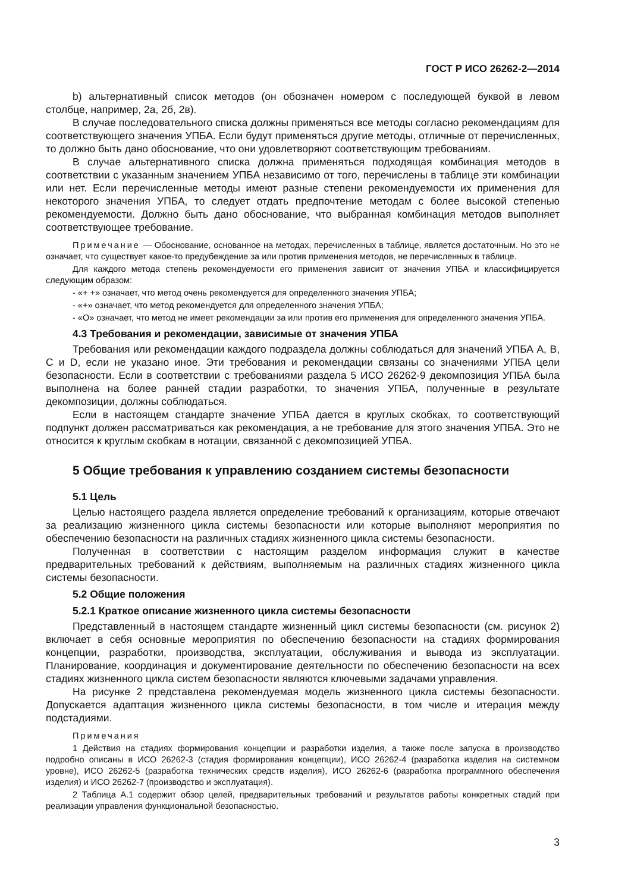ГОСТ Р ИСО 26262-2—2014
b) альтернативный список методов (он обозначен номером с последующей буквой в левом столбце, например, 2а, 2б, 2в).
В случае последовательного списка должны применяться все методы согласно рекомендациям для соответствующего значения УПБА. Если будут применяться другие методы, отличные от перечисленных, то должно быть дано обоснование, что они удовлетворяют соответствующим требованиям.
В случае альтернативного списка должна применяться подходящая комбинация методов в соответствии с указанным значением УПБА независимо от того, перечислены в таблице эти комбинации или нет. Если перечисленные методы имеют разные степени рекомендуемости их применения для некоторого значения УПБА, то следует отдать предпочтение методам с более высокой степенью рекомендуемости. Должно быть дано обоснование, что выбранная комбинация методов выполняет соответствующее требование.
Примечание — Обоснование, основанное на методах, перечисленных в таблице, является достаточным. Но это не означает, что существует какое-то предубеждение за или против применения методов, не перечисленных в таблице.
Для каждого метода степень рекомендуемости его применения зависит от значения УПБА и классифицируется следующим образом:
- «+ +» означает, что метод очень рекомендуется для определенного значения УПБА;
- «+» означает, что метод рекомендуется для определенного значения УПБА;
- «O» означает, что метод не имеет рекомендации за или против его применения для определенного значения УПБА.
4.3 Требования и рекомендации, зависимые от значения УПБА
Требования или рекомендации каждого подраздела должны соблюдаться для значений УПБА A, B, C и D, если не указано иное. Эти требования и рекомендации связаны со значениями УПБА цели безопасности. Если в соответствии с требованиями раздела 5 ИСО 26262-9 декомпозиция УПБА была выполнена на более ранней стадии разработки, то значения УПБА, полученные в результате декомпозиции, должны соблюдаться.
Если в настоящем стандарте значение УПБА дается в круглых скобках, то соответствующий подпункт должен рассматриваться как рекомендация, а не требование для этого значения УПБА. Это не относится к круглым скобкам в нотации, связанной с декомпозицией УПБА.
5 Общие требования к управлению созданием системы безопасности
5.1 Цель
Целью настоящего раздела является определение требований к организациям, которые отвечают за реализацию жизненного цикла системы безопасности или которые выполняют мероприятия по обеспечению безопасности на различных стадиях жизненного цикла системы безопасности.
Полученная в соответствии с настоящим разделом информация служит в качестве предварительных требований к действиям, выполняемым на различных стадиях жизненного цикла системы безопасности.
5.2 Общие положения
5.2.1 Краткое описание жизненного цикла системы безопасности
Представленный в настоящем стандарте жизненный цикл системы безопасности (см. рисунок 2) включает в себя основные мероприятия по обеспечению безопасности на стадиях формирования концепции, разработки, производства, эксплуатации, обслуживания и вывода из эксплуатации. Планирование, координация и документирование деятельности по обеспечению безопасности на всех стадиях жизненного цикла систем безопасности являются ключевыми задачами управления.
На рисунке 2 представлена рекомендуемая модель жизненного цикла системы безопасности. Допускается адаптация жизненного цикла системы безопасности, в том числе и итерация между подстадиями.
Примечания
1 Действия на стадиях формирования концепции и разработки изделия, а также после запуска в производство подробно описаны в ИСО 26262-3 (стадия формирования концепции), ИСО 26262-4 (разработка изделия на системном уровне), ИСО 26262-5 (разработка технических средств изделия), ИСО 26262-6 (разработка программного обеспечения изделия) и ИСО 26262-7 (производство и эксплуатация).
2 Таблица А.1 содержит обзор целей, предварительных требований и результатов работы конкретных стадий при реализации управления функциональной безопасностью.
3